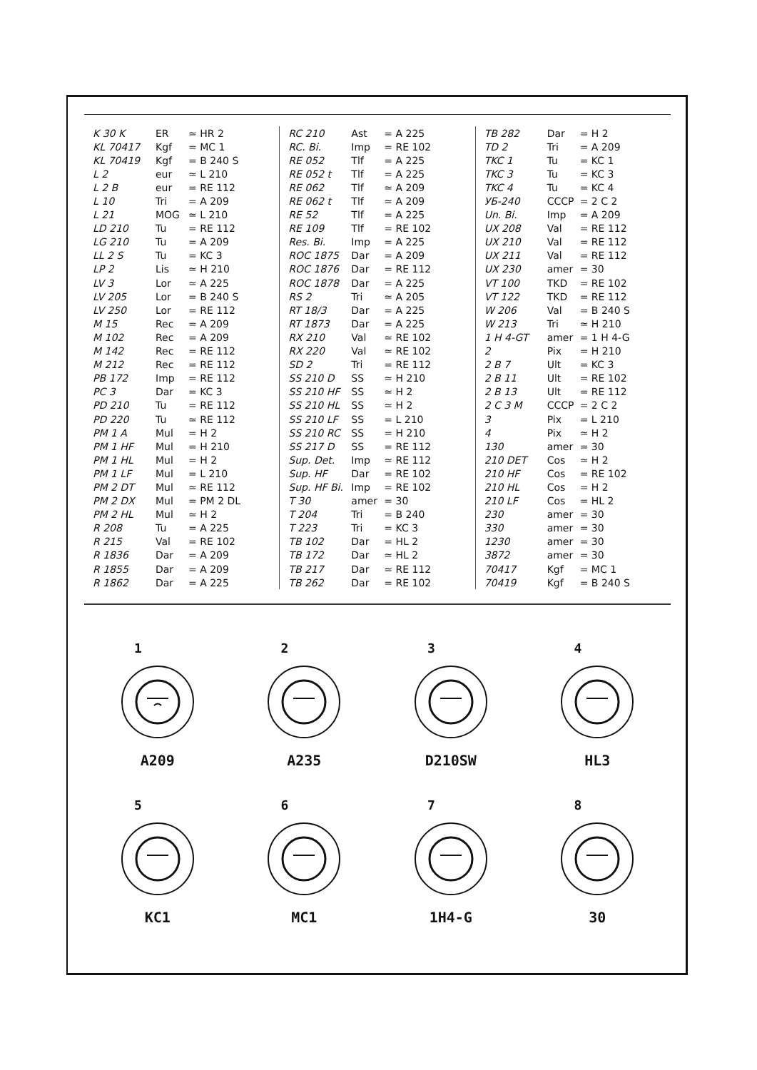| K 30 K | ER | ≃ HR 2 |
| KL 70417 | Kgf | = MC 1 |
| KL 70419 | Kgf | = B 240 S |
| L 2 | eur | ≃ L 210 |
| L 2 B | eur | = RE 112 |
| L 10 | Tri | = A 209 |
| L 21 | MOG | ≃ L 210 |
| LD 210 | Tu | = RE 112 |
| LG 210 | Tu | = A 209 |
| LL 2 S | Tu | = KC 3 |
| LP 2 | Lis | ≃ H 210 |
| LV 3 | Lor | ≃ A 225 |
| LV 205 | Lor | = B 240 S |
| LV 250 | Lor | = RE 112 |
| M 15 | Rec | = A 209 |
| M 102 | Rec | = A 209 |
| M 142 | Rec | = RE 112 |
| M 212 | Rec | = RE 112 |
| PB 172 | Imp | = RE 112 |
| PC 3 | Dar | = KC 3 |
| PD 210 | Tu | = RE 112 |
| PD 220 | Tu | ≃ RE 112 |
| PM 1 A | Mul | = H 2 |
| PM 1 HF | Mul | = H 210 |
| PM 1 HL | Mul | = H 2 |
| PM 1 LF | Mul | = L 210 |
| PM 2 DT | Mul | ≃ RE 112 |
| PM 2 DX | Mul | = PM 2 DL |
| PM 2 HL | Mul | ≃ H 2 |
| R 208 | Tu | = A 225 |
| R 215 | Val | = RE 102 |
| R 1836 | Dar | = A 209 |
| R 1855 | Dar | = A 209 |
| R 1862 | Dar | = A 225 |
| RC 210 | Ast | = A 225 |
| RC. Bi. | Imp | = RE 102 |
| RE 052 | Tlf | = A 225 |
| RE 052 t | Tlf | = A 225 |
| RE 062 | Tlf | ≃ A 209 |
| RE 062 t | Tlf | ≃ A 209 |
| RE 52 | Tlf | = A 225 |
| RE 109 | Tlf | = RE 102 |
| Res. Bi. | Imp | = A 225 |
| ROC 1875 | Dar | = A 209 |
| ROC 1876 | Dar | = RE 112 |
| ROC 1878 | Dar | = A 225 |
| RS 2 | Tri | ≃ A 205 |
| RT 18/3 | Dar | = A 225 |
| RT 1873 | Dar | = A 225 |
| RX 210 | Val | ≃ RE 102 |
| RX 220 | Val | ≃ RE 102 |
| SD 2 | Tri | = RE 112 |
| SS 210 D | SS | ≃ H 210 |
| SS 210 HF | SS | ≃ H 2 |
| SS 210 HL | SS | ≃ H 2 |
| SS 210 LF | SS | = L 210 |
| SS 210 RC | SS | = H 210 |
| SS 217 D | SS | = RE 112 |
| Sup. Det. | Imp | ≃ RE 112 |
| Sup. HF | Dar | = RE 102 |
| Sup. HF Bi. | Imp | = RE 102 |
| T 30 | amer | = 30 |
| T 204 | Tri | = B 240 |
| T 223 | Tri | = KC 3 |
| TB 102 | Dar | = HL 2 |
| TB 172 | Dar | ≃ HL 2 |
| TB 217 | Dar | ≃ RE 112 |
| TB 262 | Dar | = RE 102 |
| TB 282 | Dar | = H 2 |
| TD 2 | Tri | = A 209 |
| TKC 1 | Tu | = KC 1 |
| TKC 3 | Tu | = KC 3 |
| TKC 4 | Tu | = KC 4 |
| УБ-240 | CCCP | = 2 C 2 |
| Un. Bi. | Imp | = A 209 |
| UX 208 | Val | = RE 112 |
| UX 210 | Val | = RE 112 |
| UX 211 | Val | = RE 112 |
| UX 230 | amer | = 30 |
| VT 100 | TKD | = RE 102 |
| VT 122 | TKD | = RE 112 |
| W 206 | Val | = B 240 S |
| W 213 | Tri | ≃ H 210 |
| 1 H 4-GT | amer | = 1 H 4-G |
| 2 | Pix | = H 210 |
| 2 B 7 | Ult | = KC 3 |
| 2 B 11 | Ult | = RE 102 |
| 2 B 13 | Ult | = RE 112 |
| 2 C 3 M | CCCP | = 2 C 2 |
| 3 | Pix | = L 210 |
| 4 | Pix | ≃ H 2 |
| 130 | amer | = 30 |
| 210 DET | Cos | ≃ H 2 |
| 210 HF | Cos | = RE 102 |
| 210 HL | Cos | = H 2 |
| 210 LF | Cos | = HL 2 |
| 230 | amer | = 30 |
| 330 | amer | = 30 |
| 1230 | amer | = 30 |
| 3872 | amer | = 30 |
| 70417 | Kgf | = MC 1 |
| 70419 | Kgf | = B 240 S |
1
A209
2
A235
3
D210SW
4
HL3
5
KC1
6
MC1
7
1H4-G
8
30